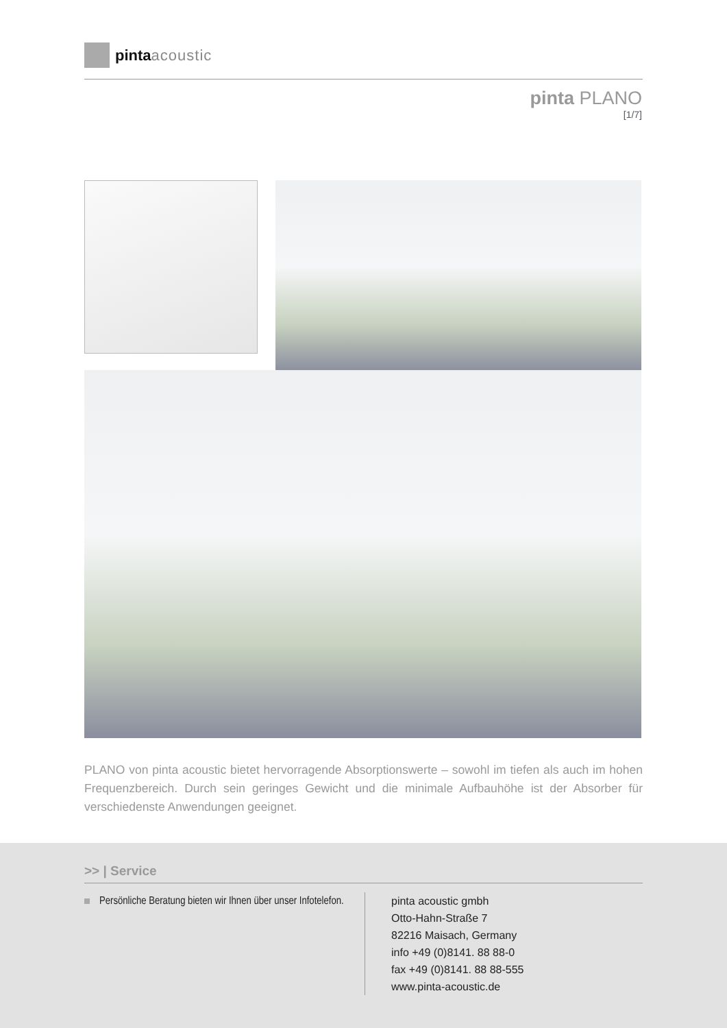pinta acoustic
pinta PLANO
[1/7]
PLANO von pinta acoustic bietet hervorragende Absorptionswerte – sowohl im tiefen als auch im hohen Frequenzbereich. Durch sein geringes Gewicht und die minimale Aufbauhöhe ist der Absorber für verschiedenste Anwendungen geeignet.
>> | Service
Persönliche Beratung bieten wir Ihnen über unser Infotelefon.
pinta acoustic gmbh
Otto-Hahn-Straße 7
82216 Maisach, Germany
info +49 (0)8141. 88 88-0
fax +49 (0)8141. 88 88-555
www.pinta-acoustic.de